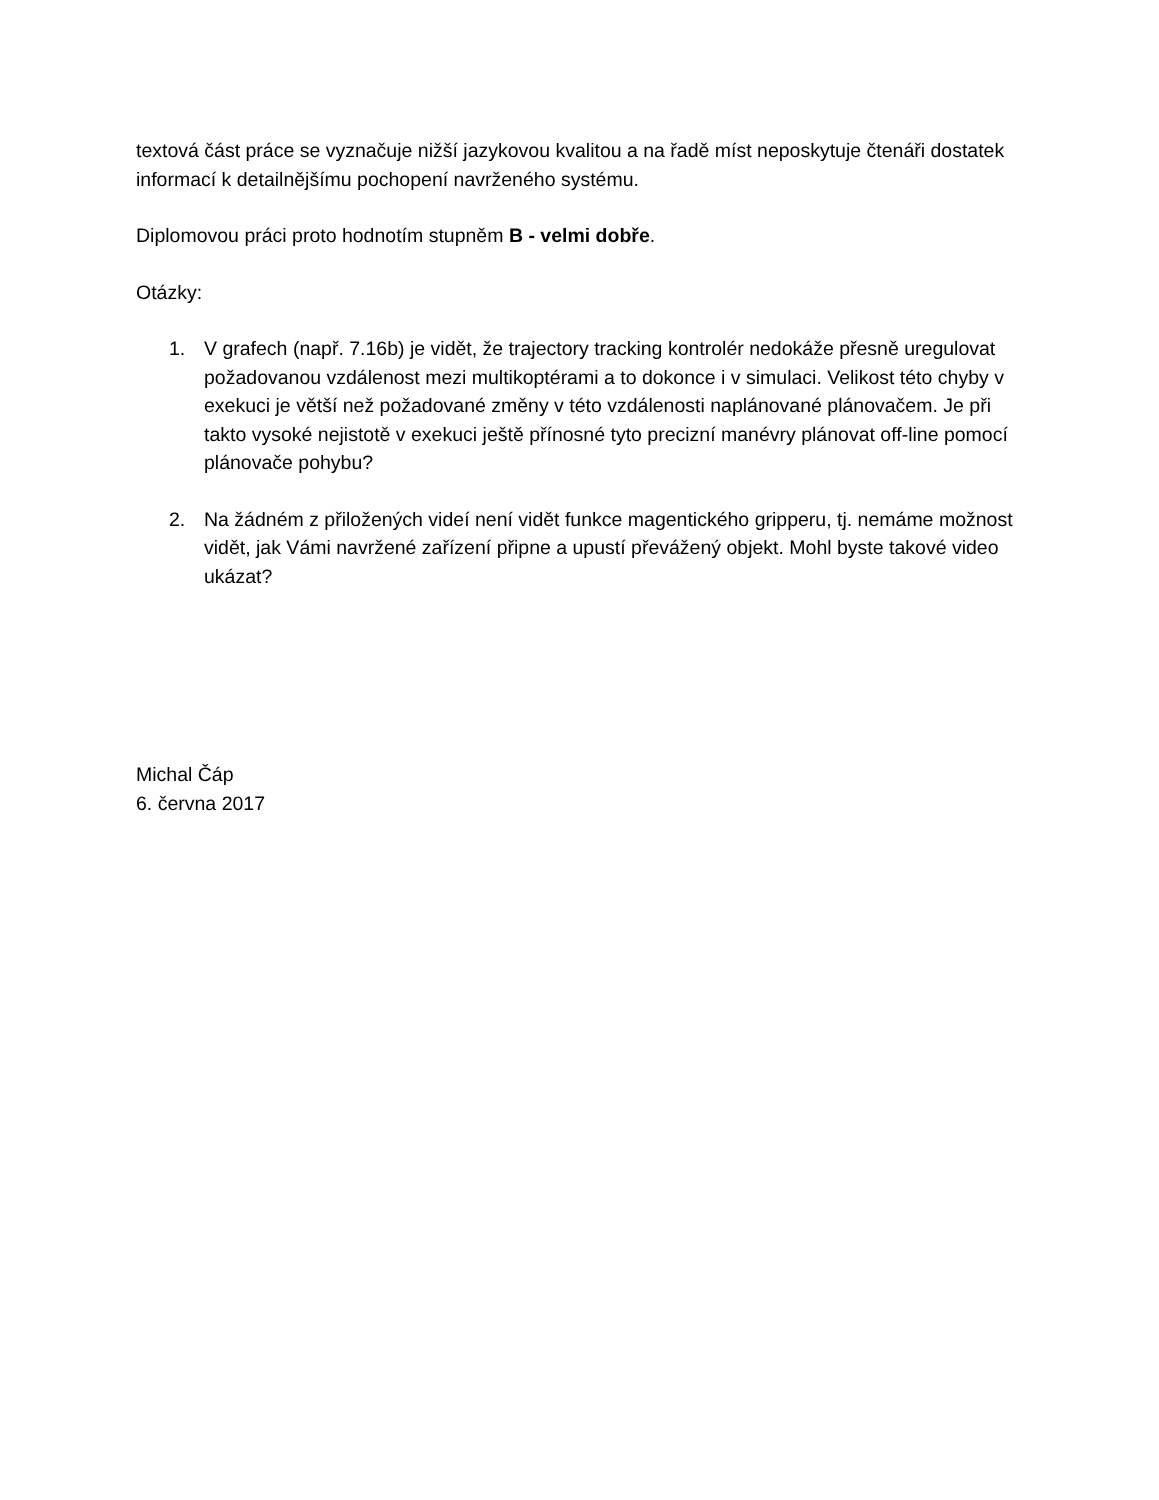textová část práce se vyznačuje nižší jazykovou kvalitou a na řadě míst neposkytuje čtenáři dostatek informací k detailnějšímu pochopení navrženého systému.
Diplomovou práci proto hodnotím stupněm B - velmi dobře.
Otázky:
1. V grafech (např. 7.16b) je vidět, že trajectory tracking kontrolér nedokáže přesně uregulovat požadovanou vzdálenost mezi multikoptérami a to dokonce i v simulaci. Velikost této chyby v exekuci je větší než požadované změny v této vzdálenosti naplánované plánovačem. Je při takto vysoké nejistotě v exekuci ještě přínosné tyto precizní manévry plánovat off-line pomocí plánovače pohybu?
2. Na žádném z přiložených videí není vidět funkce magentického gripperu, tj. nemáme možnost vidět, jak Vámi navržené zařízení připne a upustí převážený objekt. Mohl byste takové video ukázat?
Michal Čáp
6. června 2017